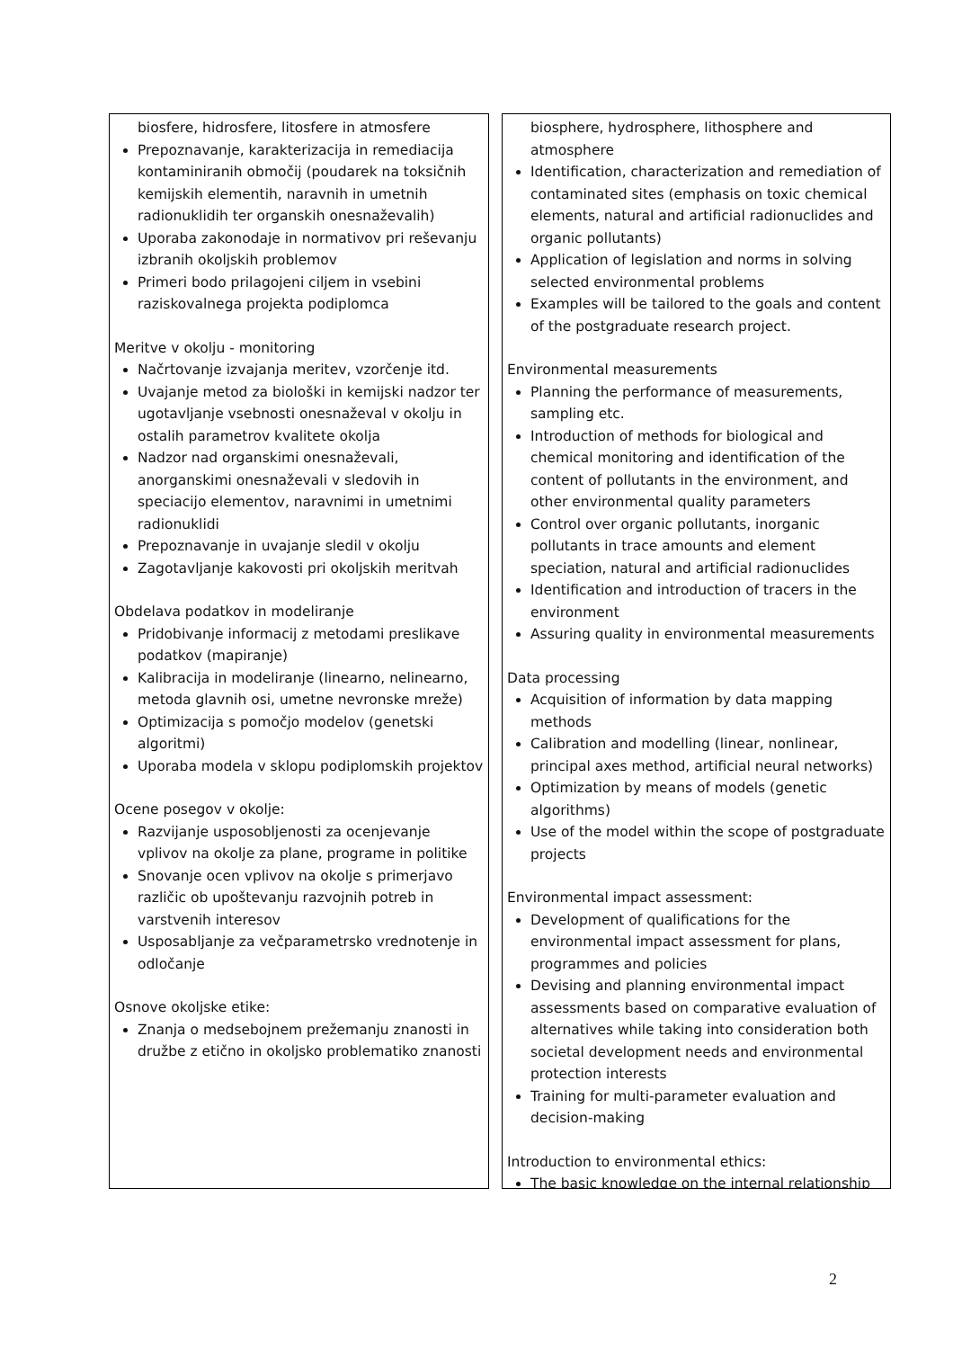biosfere, hidrosfere, litosfere in atmosfere
Prepoznavanje, karakterizacija in remediacija kontaminiranih območij (poudarek na toksičnih kemijskih elementih, naravnih in umetnih radionuklidih ter organskih onesnaževalih)
Uporaba zakonodaje in normativov pri reševanju izbranih okoljskih problemov
Primeri bodo prilagojeni ciljem in vsebini raziskovalnega projekta podiplomca
Meritve v okolju - monitoring
Načrtovanje izvajanja meritev, vzorčenje itd.
Uvajanje metod za biološki in kemijski nadzor ter ugotavljanje vsebnosti onesnaževal v okolju in ostalih parametrov kvalitete okolja
Nadzor nad organskimi onesnaževali, anorganskimi onesnaževali v sledovih in speciacijo elementov, naravnimi in umetnimi radionuklidi
Prepoznavanje in uvajanje sledil v okolju
Zagotavljanje kakovosti pri okoljskih meritvah
Obdelava podatkov in modeliranje
Pridobivanje informacij z metodami preslikave podatkov (mapiranje)
Kalibracija in modeliranje (linearno, nelinearno, metoda glavnih osi, umetne nevronske mreže)
Optimizacija s pomočjo modelov (genetski algoritmi)
Uporaba modela v sklopu podiplomskih projektov
Ocene posegov v okolje:
Razvijanje usposobljenosti za ocenjevanje vplivov na okolje za plane, programe in politike
Snovanje ocen vplivov na okolje s primerjavo različic ob upoštevanju razvojnih potreb in varstvenih interesov
Usposabljanje za večparametrsko vrednotenje in odločanje
Osnove okoljske etike:
Znanja o medsebojnem prežemanju znanosti in družbe z etično in okoljsko problematiko znanosti
biosphere, hydrosphere, lithosphere and atmosphere
Identification, characterization and remediation of contaminated sites (emphasis on toxic chemical elements, natural and artificial radionuclides and organic pollutants)
Application of legislation and norms in solving selected environmental problems
Examples will be tailored to the goals and content of the postgraduate research project.
Environmental measurements
Planning the performance of measurements, sampling etc.
Introduction of methods for biological and chemical monitoring and identification of the content of pollutants in the environment, and other environmental quality parameters
Control over organic pollutants, inorganic pollutants in trace amounts and element speciation, natural and artificial radionuclides
Identification and introduction of tracers in the environment
Assuring quality in environmental measurements
Data processing
Acquisition of information by data mapping methods
Calibration and modelling (linear, nonlinear, principal axes method, artificial neural networks)
Optimization by means of models (genetic algorithms)
Use of the model within the scope of postgraduate projects
Environmental impact assessment:
Development of qualifications for the environmental impact assessment for plans, programmes and policies
Devising and planning environmental impact assessments based on comparative evaluation of alternatives while taking into consideration both societal development needs and environmental protection interests
Training for multi-parameter evaluation and decision-making
Introduction to environmental ethics:
The basic knowledge on the internal relationship
2